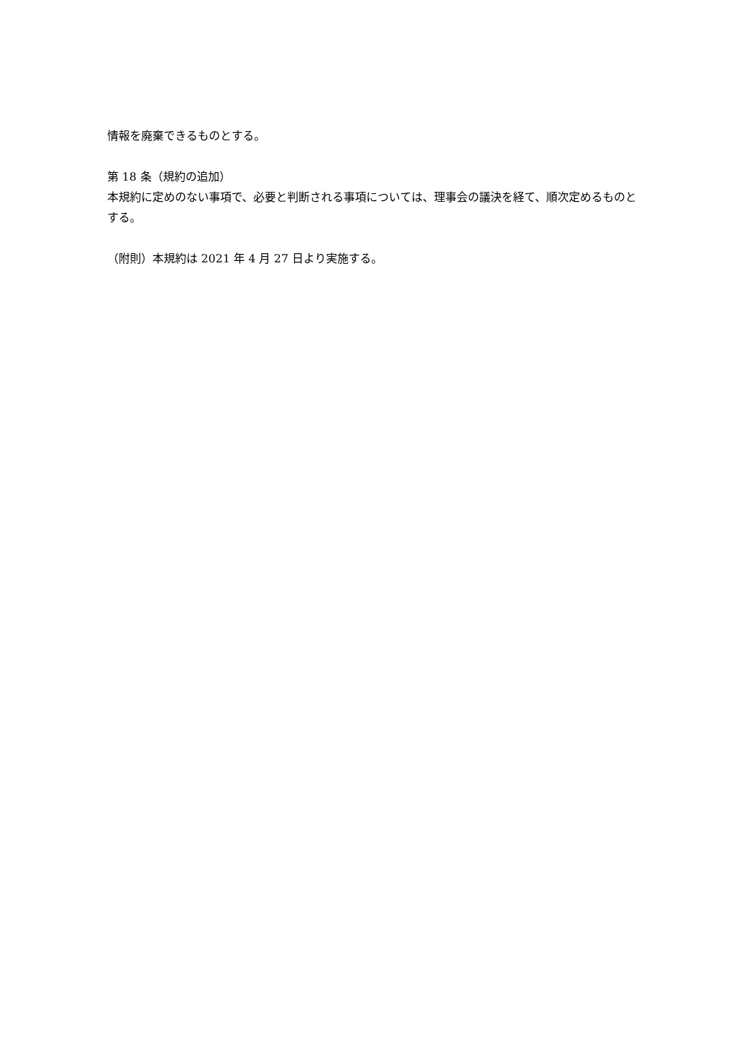情報を廃棄できるものとする。
第 18 条（規約の追加）
本規約に定めのない事項で、必要と判断される事項については、理事会の議決を経て、順次定めるものとする。
（附則）本規約は 2021 年 4 月 27 日より実施する。